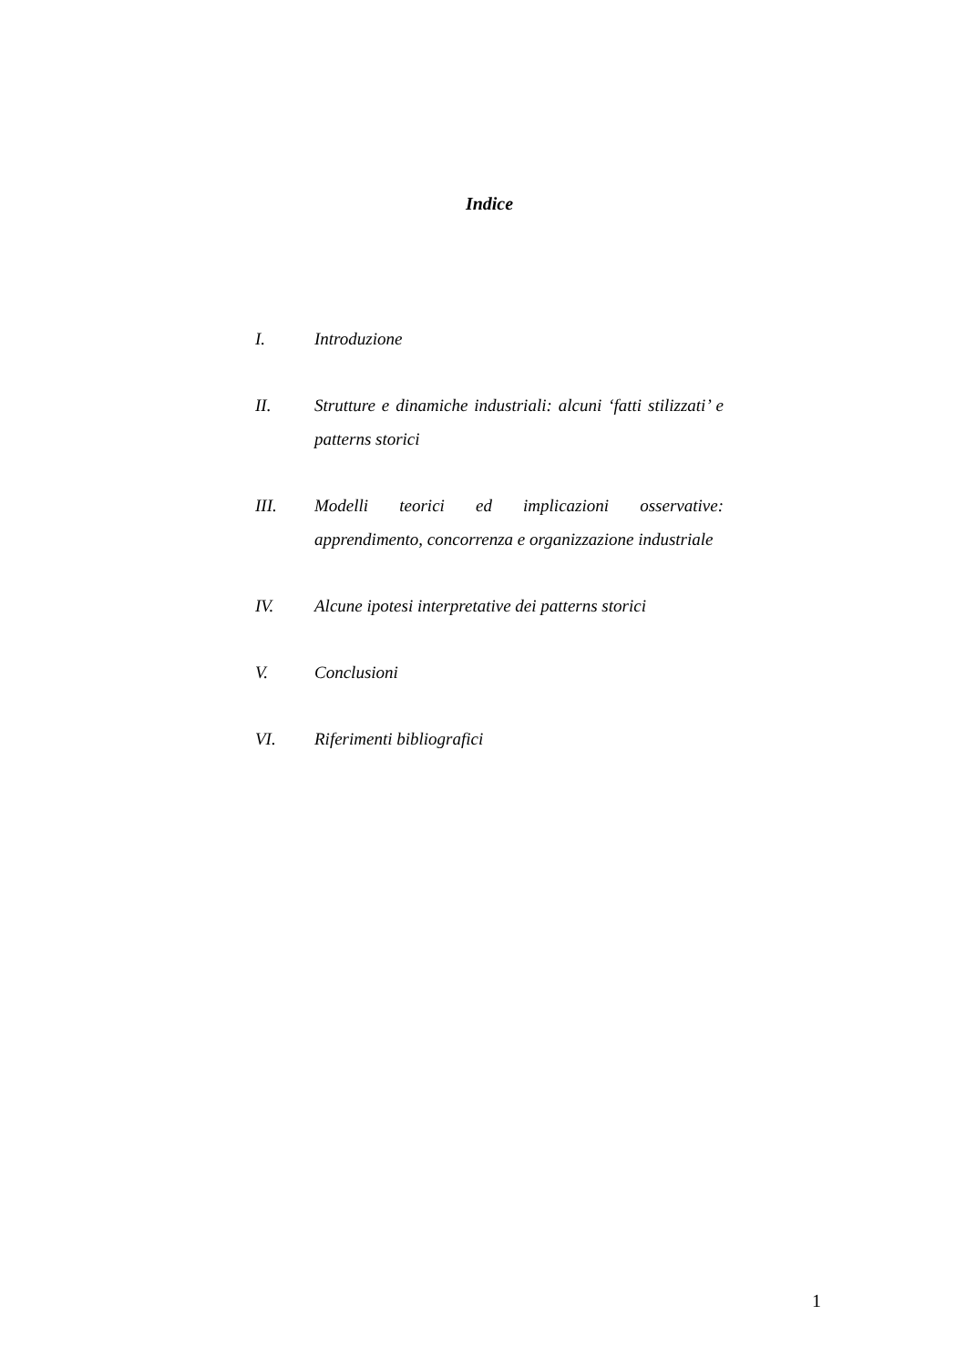Indice
I. Introduzione
II. Strutture e dinamiche industriali: alcuni ‘fatti stilizzati’ e patterns storici
III. Modelli teorici ed implicazioni osservative: apprendimento, concorrenza e organizzazione industriale
IV. Alcune ipotesi interpretative dei patterns storici
V. Conclusioni
VI. Riferimenti bibliografici
1